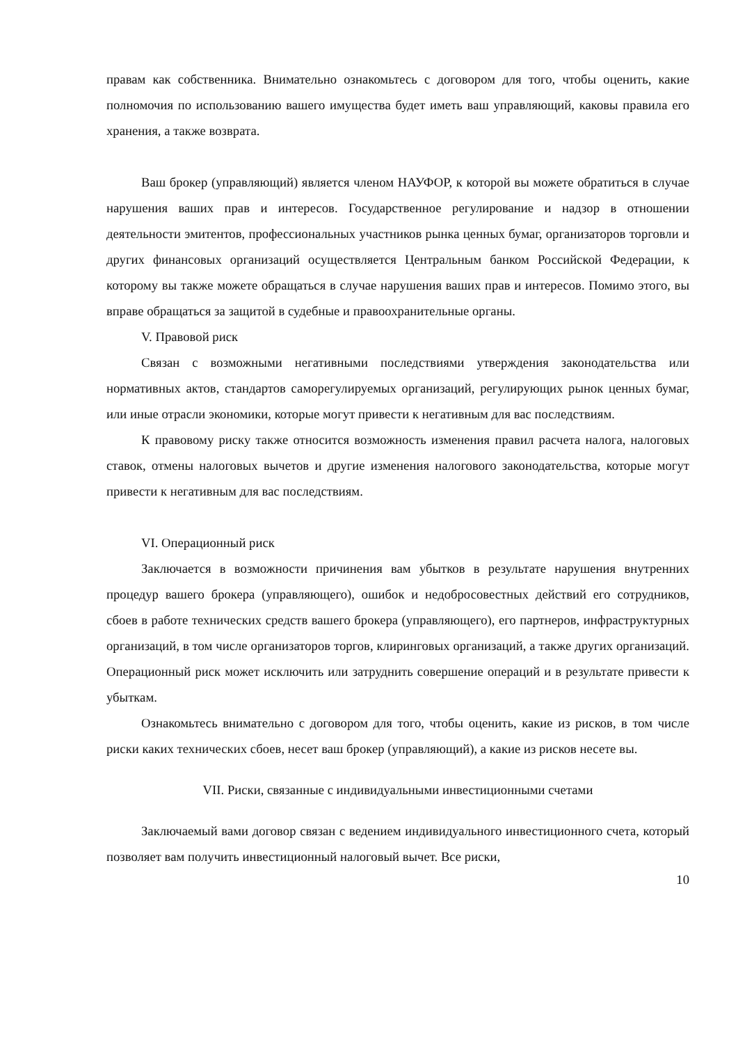правам как собственника. Внимательно ознакомьтесь с договором для того, чтобы оценить, какие полномочия по использованию вашего имущества будет иметь ваш управляющий, каковы правила его хранения, а также возврата.
Ваш брокер (управляющий) является членом НАУФОР, к которой вы можете обратиться в случае нарушения ваших прав и интересов. Государственное регулирование и надзор в отношении деятельности эмитентов, профессиональных участников рынка ценных бумаг, организаторов торговли и других финансовых организаций осуществляется Центральным банком Российской Федерации, к которому вы также можете обращаться в случае нарушения ваших прав и интересов. Помимо этого, вы вправе обращаться за защитой в судебные и правоохранительные органы.
V. Правовой риск
Связан с возможными негативными последствиями утверждения законодательства или нормативных актов, стандартов саморегулируемых организаций, регулирующих рынок ценных бумаг, или иные отрасли экономики, которые могут привести к негативным для вас последствиям.
К правовому риску также относится возможность изменения правил расчета налога, налоговых ставок, отмены налоговых вычетов и другие изменения налогового законодательства, которые могут привести к негативным для вас последствиям.
VI. Операционный риск
Заключается в возможности причинения вам убытков в результате нарушения внутренних процедур вашего брокера (управляющего), ошибок и недобросовестных действий его сотрудников, сбоев в работе технических средств вашего брокера (управляющего), его партнеров, инфраструктурных организаций, в том числе организаторов торгов, клиринговых организаций, а также других организаций. Операционный риск может исключить или затруднить совершение операций и в результате привести к убыткам.
Ознакомьтесь внимательно с договором для того, чтобы оценить, какие из рисков, в том числе риски каких технических сбоев, несет ваш брокер (управляющий), а какие из рисков несете вы.
VII. Риски, связанные с индивидуальными инвестиционными счетами
Заключаемый вами договор связан с ведением индивидуального инвестиционного счета, который позволяет вам получить инвестиционный налоговый вычет. Все риски,
10